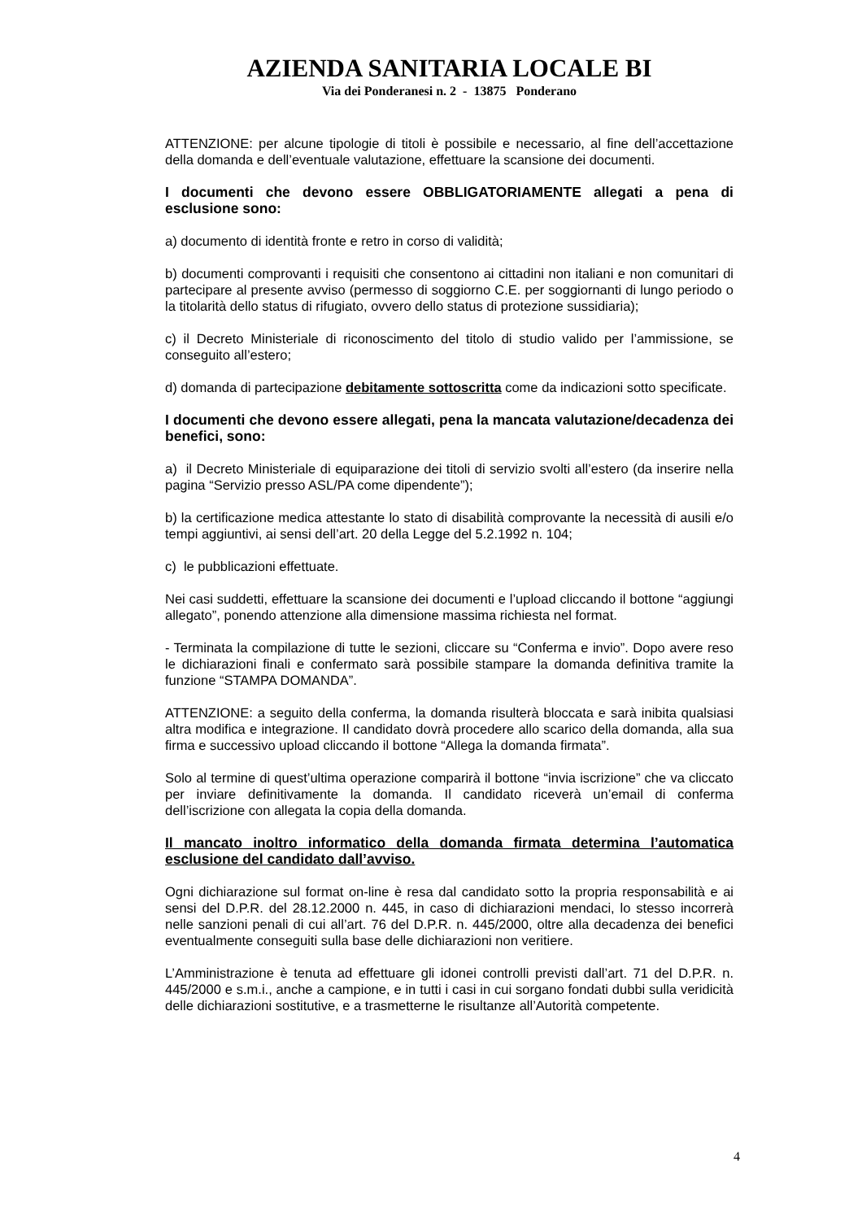AZIENDA SANITARIA LOCALE BI
Via dei Ponderanesi n. 2 - 13875 Ponderano
ATTENZIONE: per alcune tipologie di titoli è possibile e necessario, al fine dell’accettazione della domanda e dell’eventuale valutazione, effettuare la scansione dei documenti.
I documenti che devono essere OBBLIGATORIAMENTE allegati a pena di esclusione sono:
a) documento di identità fronte e retro in corso di validità;
b) documenti comprovanti i requisiti che consentono ai cittadini non italiani e non comunitari di partecipare al presente avviso (permesso di soggiorno C.E. per soggiornanti di lungo periodo o la titolarità dello status di rifugiato, ovvero dello status di protezione sussidiaria);
c) il Decreto Ministeriale di riconoscimento del titolo di studio valido per l’ammissione, se conseguito all’estero;
d) domanda di partecipazione debitamente sottoscritta come da indicazioni sotto specificate.
I documenti che devono essere allegati, pena la mancata valutazione/decadenza dei benefici, sono:
a) il Decreto Ministeriale di equiparazione dei titoli di servizio svolti all’estero (da inserire nella pagina “Servizio presso ASL/PA come dipendente”);
b) la certificazione medica attestante lo stato di disabilità comprovante la necessità di ausili e/o tempi aggiuntivi, ai sensi dell’art. 20 della Legge del 5.2.1992 n. 104;
c) le pubblicazioni effettuate.
Nei casi suddetti, effettuare la scansione dei documenti e l’upload cliccando il bottone “aggiungi allegato”, ponendo attenzione alla dimensione massima richiesta nel format.
- Terminata la compilazione di tutte le sezioni, cliccare su “Conferma e invio”. Dopo avere reso le dichiarazioni finali e confermato sarà possibile stampare la domanda definitiva tramite la funzione “STAMPA DOMANDA”.
ATTENZIONE: a seguito della conferma, la domanda risulterà bloccata e sarà inibita qualsiasi altra modifica e integrazione. Il candidato dovrà procedere allo scarico della domanda, alla sua firma e successivo upload cliccando il bottone “Allega la domanda firmata”.
Solo al termine di quest’ultima operazione comparirà il bottone “invia iscrizione” che va cliccato per inviare definitivamente la domanda. Il candidato riceverà un’email di conferma dell’iscrizione con allegata la copia della domanda.
Il mancato inoltro informatico della domanda firmata determina l’automatica esclusione del candidato dall’avviso.
Ogni dichiarazione sul format on-line è resa dal candidato sotto la propria responsabilità e ai sensi del D.P.R. del 28.12.2000 n. 445, in caso di dichiarazioni mendaci, lo stesso incorrerà nelle sanzioni penali di cui all’art. 76 del D.P.R. n. 445/2000, oltre alla decadenza dei benefici eventualmente conseguiti sulla base delle dichiarazioni non veritiere.
L’Amministrazione è tenuta ad effettuare gli idonei controlli previsti dall’art. 71 del D.P.R. n. 445/2000 e s.m.i., anche a campione, e in tutti i casi in cui sorgano fondati dubbi sulla veridicità delle dichiarazioni sostitutive, e a trasmetterne le risultanze all’Autorità competente.
4